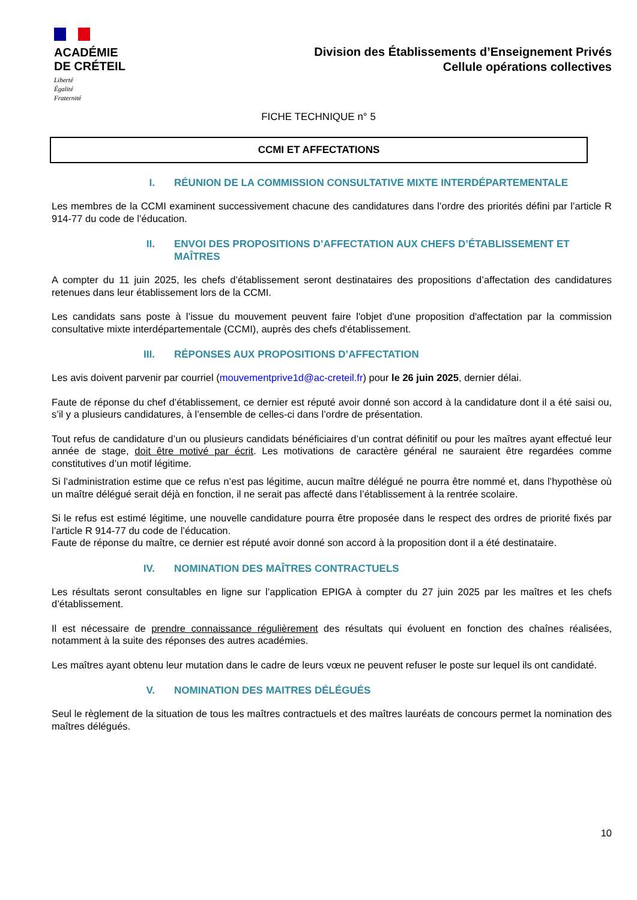ACADÉMIE
DE CRÉTEIL
Liberté
Égalité
Fraternité
Division des Établissements d’Enseignement Privés
Cellule opérations collectives
FICHE TECHNIQUE n° 5
CCMI ET AFFECTATIONS
I. RÉUNION DE LA COMMISSION CONSULTATIVE MIXTE INTERDÉPARTEMENTALE
Les membres de la CCMI examinent successivement chacune des candidatures dans l’ordre des priorités défini par l’article R 914-77 du code de l’éducation.
II. ENVOI DES PROPOSITIONS D’AFFECTATION AUX CHEFS D’ÉTABLISSEMENT ET MAÎTRES
A compter du 11 juin 2025, les chefs d’établissement seront destinataires des propositions d’affectation des candidatures retenues dans leur établissement lors de la CCMI.
Les candidats sans poste à l’issue du mouvement peuvent faire l'objet d'une proposition d'affectation par la commission consultative mixte interdépartementale (CCMI), auprès des chefs d'établissement.
III. RÉPONSES AUX PROPOSITIONS D’AFFECTATION
Les avis doivent parvenir par courriel (mouvementprive1d@ac-creteil.fr) pour le 26 juin 2025, dernier délai.
Faute de réponse du chef d’établissement, ce dernier est réputé avoir donné son accord à la candidature dont il a été saisi ou, s’il y a plusieurs candidatures, à l’ensemble de celles-ci dans l’ordre de présentation.
Tout refus de candidature d’un ou plusieurs candidats bénéficiaires d’un contrat définitif ou pour les maîtres ayant effectué leur année de stage, doit être motivé par écrit. Les motivations de caractère général ne sauraient être regardées comme constitutives d’un motif légitime.
Si l’administration estime que ce refus n’est pas légitime, aucun maître délégué ne pourra être nommé et, dans l’hypothèse où un maître délégué serait déjà en fonction, il ne serait pas affecté dans l’établissement à la rentrée scolaire.
Si le refus est estimé légitime, une nouvelle candidature pourra être proposée dans le respect des ordres de priorité fixés par l’article R 914-77 du code de l’éducation.
Faute de réponse du maître, ce dernier est réputé avoir donné son accord à la proposition dont il a été destinataire.
IV. NOMINATION DES MAÎTRES CONTRACTUELS
Les résultats seront consultables en ligne sur l’application EPIGA à compter du 27 juin 2025 par les maîtres et les chefs d’établissement.
Il est nécessaire de prendre connaissance régulièrement des résultats qui évoluent en fonction des chaînes réalisées, notamment à la suite des réponses des autres académies.
Les maîtres ayant obtenu leur mutation dans le cadre de leurs vœux ne peuvent refuser le poste sur lequel ils ont candidaté.
V. NOMINATION DES MAITRES DÉLÉGUÉS
Seul le règlement de la situation de tous les maîtres contractuels et des maîtres lauréats de concours permet la nomination des maîtres délégués.
10